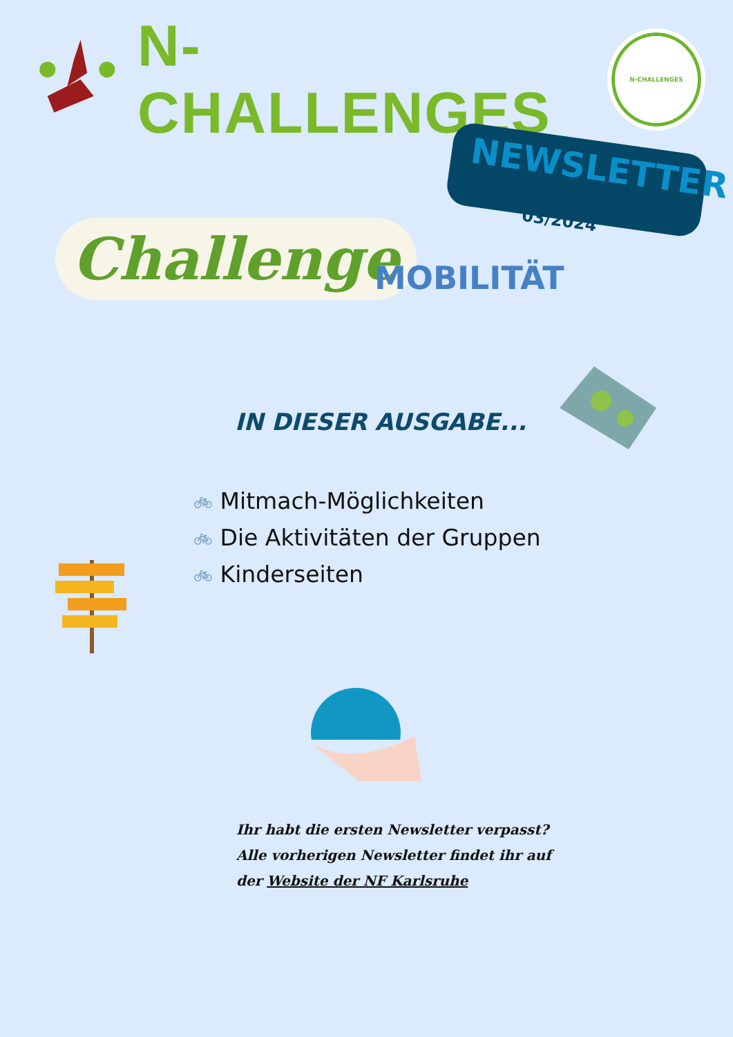N-CHALLENGES
N-CHALLENGES
NEWSLETTER
03/2024
Challenge MOBILITÄT
IN DIESER AUSGABE...
🚲︎ Mitmach-Möglichkeiten
🚲︎ Die Aktivitäten der Gruppen
🚲︎ Kinderseiten
Ihr habt die ersten Newsletter verpasst?
Alle vorherigen Newsletter findet ihr auf
der Website der NF Karlsruhe